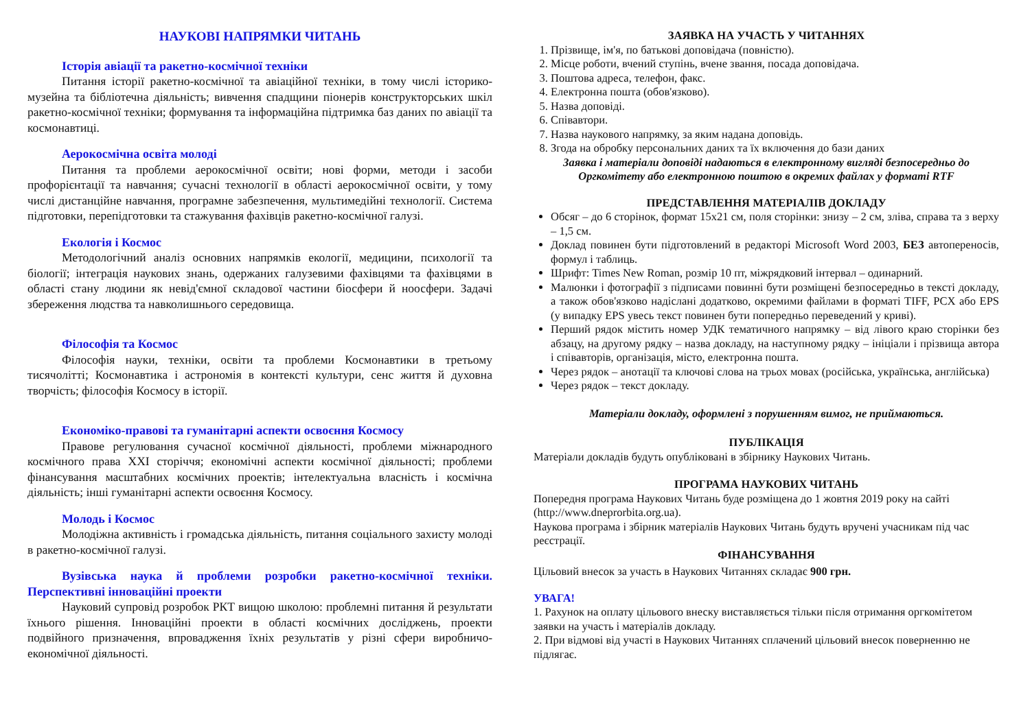НАУКОВІ НАПРЯМКИ ЧИТАНЬ
Історія авіації та ракетно-космічної техніки
Питання історії ракетно-космічної та авіаційної техніки, в тому числі історико-музейна та бібліотечна діяльність; вивчення спадщини піонерів конструкторських шкіл ракетно-космічної техніки; формування та інформаційна підтримка баз даних по авіації та космонавтиці.
Аерокосмічна освіта молоді
Питання та проблеми аерокосмічної освіти; нові форми, методи і засоби профорієнтації та навчання; сучасні технології в області аерокосмічної освіти, у тому числі дистанційне навчання, програмне забезпечення, мультимедійні технології. Система підготовки, перепідготовки та стажування фахівців ракетно-космічної галузі.
Екологія і Космос
Методологічний аналіз основних напрямків екології, медицини, психології та біології; інтеграція наукових знань, одержаних галузевими фахівцями та фахівцями в області стану людини як невід'ємної складової частини біосфери й ноосфери. Задачі збереження людства та навколишнього середовища.
Філософія та Космос
Філософія науки, техніки, освіти та проблеми Космонавтики в третьому тисячолітті; Космонавтика і астрономія в контексті культури, сенс життя й духовна творчість; філософія Космосу в історії.
Економіко-правові та гуманітарні аспекти освоєння Космосу
Правове регулювання сучасної космічної діяльності, проблеми міжнародного космічного права XXI сторіччя; економічні аспекти космічної діяльності; проблеми фінансування масштабних космічних проектів; інтелектуальна власність і космічна діяльність; інші гуманітарні аспекти освоєння Космосу.
Молодь і Космос
Молодіжна активність і громадська діяльність, питання соціального захисту молоді в ракетно-космічної галузі.
Вузівська наука й проблеми розробки ракетно-космічної техніки. Перспективні інноваційні проекти
Науковий супровід розробок РКТ вищою школою: проблемні питання й результати їхнього рішення. Інноваційні проекти в області космічних досліджень, проекти подвійного призначення, впровадження їхніх результатів у різні сфери виробничо-економічної діяльності.
ЗАЯВКА НА УЧАСТЬ У ЧИТАННЯХ
1. Прізвище, ім'я, по батькові доповідача (повністю).
2. Місце роботи, вчений ступінь, вчене звання, посада доповідача.
3. Поштова адреса, телефон, факс.
4. Електронна пошта (обов'язково).
5. Назва доповіді.
6. Співавтори.
7. Назва наукового напрямку, за яким надана доповідь.
8. Згода на обробку персональних даних та їх включення до бази даних
Заявка і матеріали доповіді надаються в електронному вигляді безпосередньо до Оргкомітету або електронною поштою в окремих файлах у форматі RTF
ПРЕДСТАВЛЕННЯ МАТЕРІАЛІВ ДОКЛАДУ
Обсяг – до 6 сторінок, формат 15х21 см, поля сторінки: знизу – 2 см, зліва, справа та з верху – 1,5 см.
Доклад повинен бути підготовлений в редакторі Microsoft Word 2003, БЕЗ автопереносів, формул і таблиць.
Шрифт: Times New Roman, розмір 10 пт, міжрядковий інтервал – одинарний.
Малюнки і фотографії з підписами повинні бути розміщені безпосередньо в тексті докладу, а також обов'язково надіслані додатково, окремими файлами в форматі TIFF, PCX або EPS (у випадку EPS увесь текст повинен бути попередньо переведений у криві).
Перший рядок містить номер УДК тематичного напрямку – від лівого краю сторінки без абзацу, на другому рядку – назва докладу, на наступному рядку – ініціали і прізвища автора і співавторів, організація, місто, електронна пошта.
Через рядок – анотації та ключові слова на трьох мовах (російська, українська, англійська)
Через рядок – текст докладу.
Матеріали докладу, оформлені з порушенням вимог, не приймаються.
ПУБЛІКАЦІЯ
Матеріали докладів будуть опубліковані в збірнику Наукових Читань.
ПРОГРАМА НАУКОВИХ ЧИТАНЬ
Попередня програма Наукових Читань буде розміщена до 1 жовтня 2019 року на сайті (http://www.dneprorbita.org.ua).
Наукова програма і збірник матеріалів Наукових Читань будуть вручені учасникам під час реєстрації.
ФІНАНСУВАННЯ
Цільовий внесок за участь в Наукових Читаннях складає 900 грн.
УВАГА!
1. Рахунок на оплату цільового внеску виставляється тільки після отримання оргкомітетом заявки на участь і матеріалів докладу.
2. При відмові від участі в Наукових Читаннях сплачений цільовий внесок поверненню не підлягає.